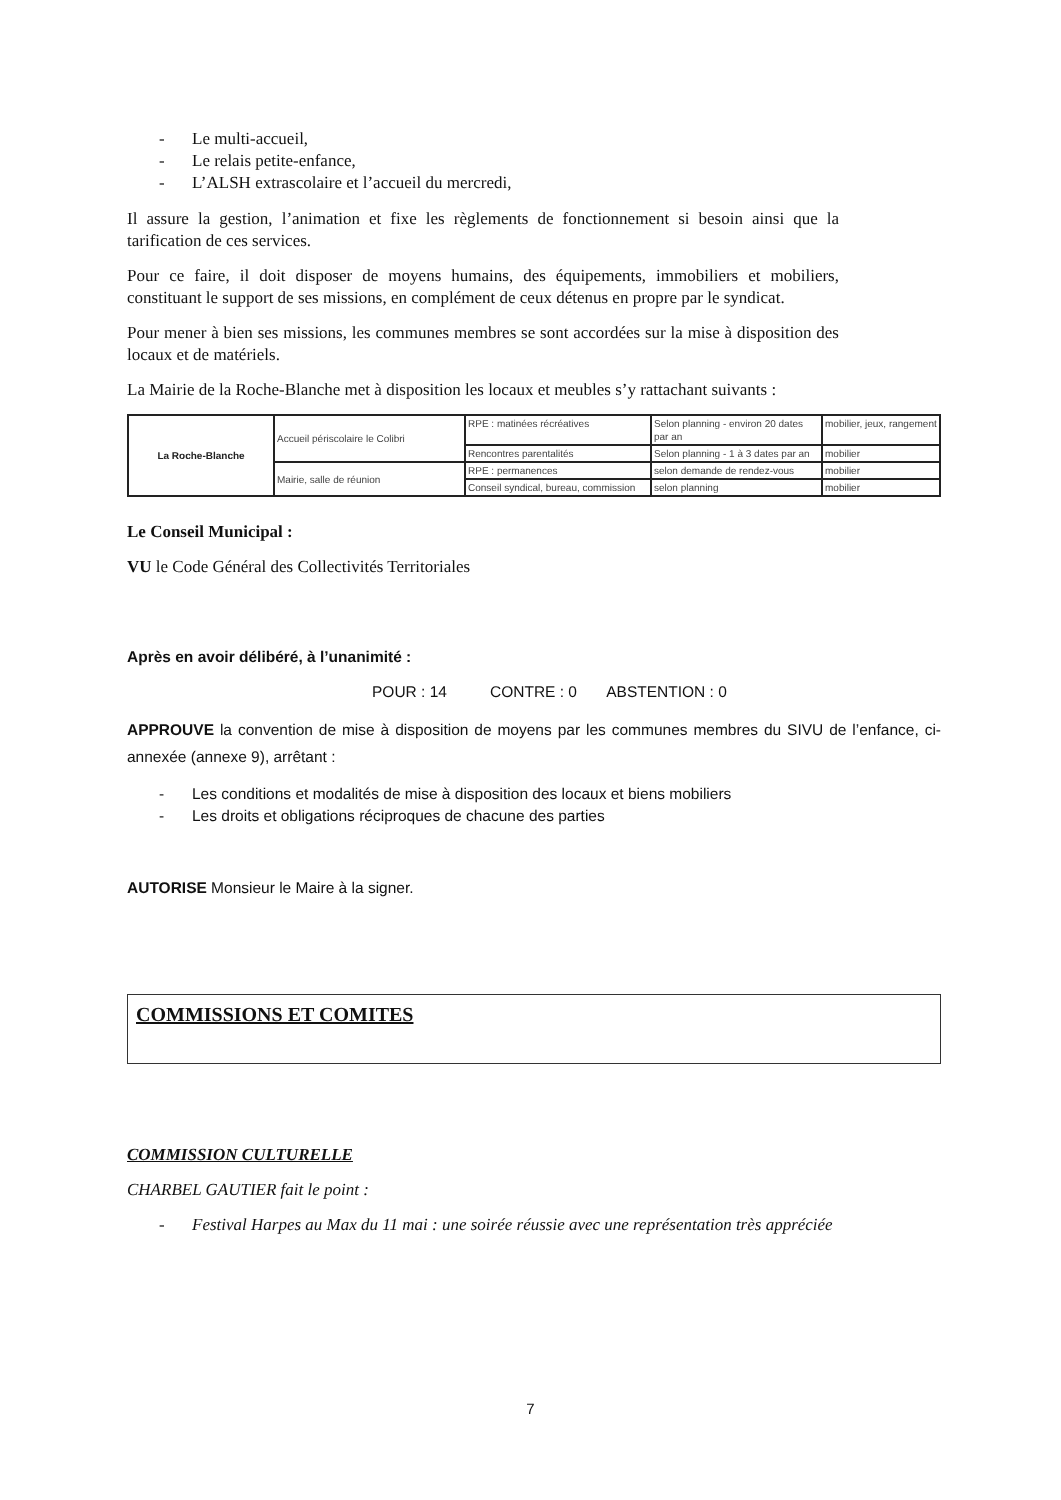- Le multi-accueil,
- Le relais petite-enfance,
- L’ALSH extrascolaire et l’accueil du mercredi,
Il assure la gestion, l’animation et fixe les règlements de fonctionnement si besoin ainsi que la tarification de ces services.
Pour ce faire, il doit disposer de moyens humains, des équipements, immobiliers et mobiliers, constituant le support de ses missions, en complément de ceux détenus en propre par le syndicat.
Pour mener à bien ses missions, les communes membres se sont accordées sur la mise à disposition des locaux et de matériels.
La Mairie de la Roche-Blanche met à disposition les locaux et meubles s’y rattachant suivants :
| La Roche-Blanche | Accueil périscolaire le Colibri | RPE : matinées récréatives | Selon planning - environ 20 dates par an | mobilier, jeux, rangement |
| | | Rencontres parentalités | Selon planning - 1 à 3 dates par an | mobilier |
| | Mairie, salle de réunion | RPE : permanences | selon demande de rendez-vous | mobilier |
| | | Conseil syndical, bureau, commission | selon planning | mobilier |
Le Conseil Municipal :
VU le Code Général des Collectivités Territoriales
Après en avoir délibéré, à l’unanimité :
POUR : 14 CONTRE : 0 ABSTENTION : 0
APPROUVE la convention de mise à disposition de moyens par les communes membres du SIVU de l’enfance, ci-annexée (annexe 9), arrêtant :
- Les conditions et modalités de mise à disposition des locaux et biens mobiliers
- Les droits et obligations réciproques de chacune des parties
AUTORISE Monsieur le Maire à la signer.
COMMISSIONS ET COMITES
COMMISSION CULTURELLE
CHARBEL GAUTIER fait le point :
- Festival Harpes au Max du 11 mai : une soirée réussie avec une représentation très appréciée
7